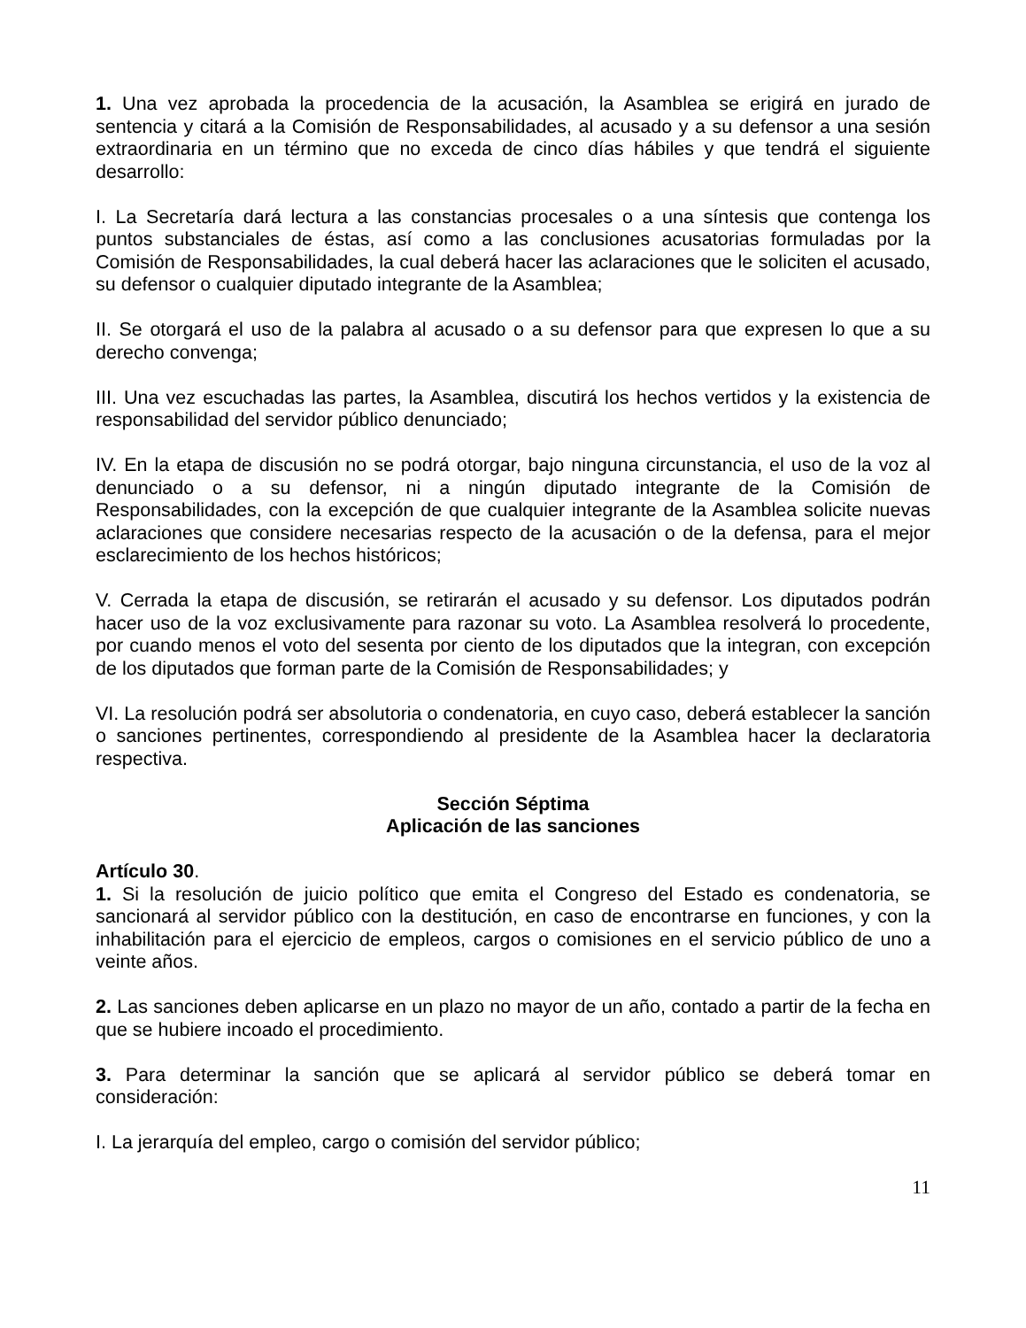1. Una vez aprobada la procedencia de la acusación, la Asamblea se erigirá en jurado de sentencia y citará a la Comisión de Responsabilidades, al acusado y a su defensor a una sesión extraordinaria en un término que no exceda de cinco días hábiles y que tendrá el siguiente desarrollo:
I. La Secretaría dará lectura a las constancias procesales o a una síntesis que contenga los puntos substanciales de éstas, así como a las conclusiones acusatorias formuladas por la Comisión de Responsabilidades, la cual deberá hacer las aclaraciones que le soliciten el acusado, su defensor o cualquier diputado integrante de la Asamblea;
II. Se otorgará el uso de la palabra al acusado o a su defensor para que expresen lo que a su derecho convenga;
III. Una vez escuchadas las partes, la Asamblea, discutirá los hechos vertidos y la existencia de responsabilidad del servidor público denunciado;
IV. En la etapa de discusión no se podrá otorgar, bajo ninguna circunstancia, el uso de la voz al denunciado o a su defensor, ni a ningún diputado integrante de la Comisión de Responsabilidades, con la excepción de que cualquier integrante de la Asamblea solicite nuevas aclaraciones que considere necesarias respecto de la acusación o de la defensa, para el mejor esclarecimiento de los hechos históricos;
V. Cerrada la etapa de discusión, se retirarán el acusado y su defensor. Los diputados podrán hacer uso de la voz exclusivamente para razonar su voto. La Asamblea resolverá lo procedente, por cuando menos el voto del sesenta por ciento de los diputados que la integran, con excepción de los diputados que forman parte de la Comisión de Responsabilidades; y
VI. La resolución podrá ser absolutoria o condenatoria, en cuyo caso, deberá establecer la sanción o sanciones pertinentes, correspondiendo al presidente de la Asamblea hacer la declaratoria respectiva.
Sección Séptima
Aplicación de las sanciones
Artículo 30.
1. Si la resolución de juicio político que emita el Congreso del Estado es condenatoria, se sancionará al servidor público con la destitución, en caso de encontrarse en funciones, y con la inhabilitación para el ejercicio de empleos, cargos o comisiones en el servicio público de uno a veinte años.
2. Las sanciones deben aplicarse en un plazo no mayor de un año, contado a partir de la fecha en que se hubiere incoado el procedimiento.
3. Para determinar la sanción que se aplicará al servidor público se deberá tomar en consideración:
I. La jerarquía del empleo, cargo o comisión del servidor público;
11